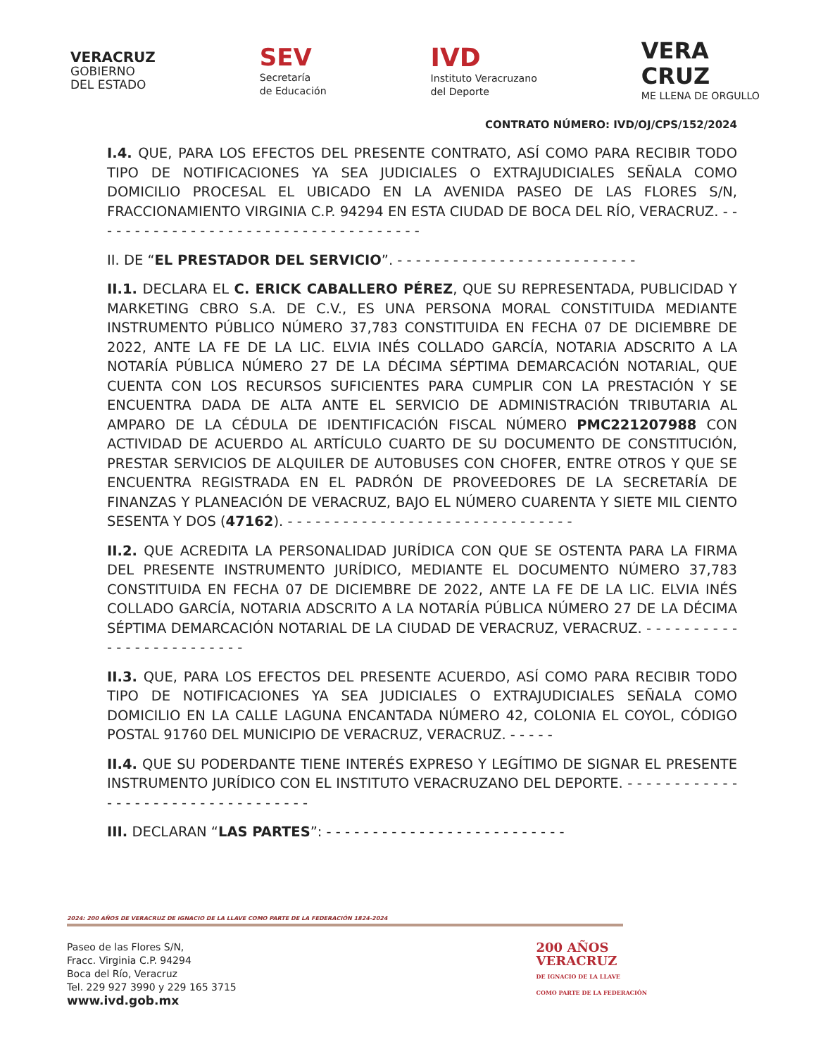VERACRUZ
GOBIERNO
DEL ESTADO
SEV
Secretaría
de Educación
IVD
Instituto Veracruzano
del Deporte
VERA
CRUZ
ME LLENA DE ORGULLO
CONTRATO NÚMERO: IVD/OJ/CPS/152/2024
I.4. QUE, PARA LOS EFECTOS DEL PRESENTE CONTRATO, ASÍ COMO PARA RECIBIR TODO TIPO DE NOTIFICACIONES YA SEA JUDICIALES O EXTRAJUDICIALES SEÑALA COMO DOMICILIO PROCESAL EL UBICADO EN LA AVENIDA PASEO DE LAS FLORES S/N, FRACCIONAMIENTO VIRGINIA C.P. 94294 EN ESTA CIUDAD DE BOCA DEL RÍO, VERACRUZ. - - - - - - - - - - - - - - - - - - - - - - - - - - - - - - - - - - - -
II. DE “EL PRESTADOR DEL SERVICIO”. - - - - - - - - - - - - - - - - - - - - - - - - - -
II.1. DECLARA EL C. ERICK CABALLERO PÉREZ, QUE SU REPRESENTADA, PUBLICIDAD Y MARKETING CBRO S.A. DE C.V., ES UNA PERSONA MORAL CONSTITUIDA MEDIANTE INSTRUMENTO PÚBLICO NÚMERO 37,783 CONSTITUIDA EN FECHA 07 DE DICIEMBRE DE 2022, ANTE LA FE DE LA LIC. ELVIA INÉS COLLADO GARCÍA, NOTARIA ADSCRITO A LA NOTARÍA PÚBLICA NÚMERO 27 DE LA DÉCIMA SÉPTIMA DEMARCACIÓN NOTARIAL, QUE CUENTA CON LOS RECURSOS SUFICIENTES PARA CUMPLIR CON LA PRESTACIÓN Y SE ENCUENTRA DADA DE ALTA ANTE EL SERVICIO DE ADMINISTRACIÓN TRIBUTARIA AL AMPARO DE LA CÉDULA DE IDENTIFICACIÓN FISCAL NÚMERO PMC221207988 CON ACTIVIDAD DE ACUERDO AL ARTÍCULO CUARTO DE SU DOCUMENTO DE CONSTITUCIÓN, PRESTAR SERVICIOS DE ALQUILER DE AUTOBUSES CON CHOFER, ENTRE OTROS Y QUE SE ENCUENTRA REGISTRADA EN EL PADRÓN DE PROVEEDORES DE LA SECRETARÍA DE FINANZAS Y PLANEACIÓN DE VERACRUZ, BAJO EL NÚMERO CUARENTA Y SIETE MIL CIENTO SESENTA Y DOS (47162). - - - - - - - - - - - - - - - - - - - - - - - - - - - - - - -
II.2. QUE ACREDITA LA PERSONALIDAD JURÍDICA CON QUE SE OSTENTA PARA LA FIRMA DEL PRESENTE INSTRUMENTO JURÍDICO, MEDIANTE EL DOCUMENTO NÚMERO 37,783 CONSTITUIDA EN FECHA 07 DE DICIEMBRE DE 2022, ANTE LA FE DE LA LIC. ELVIA INÉS COLLADO GARCÍA, NOTARIA ADSCRITO A LA NOTARÍA PÚBLICA NÚMERO 27 DE LA DÉCIMA SÉPTIMA DEMARCACIÓN NOTARIAL DE LA CIUDAD DE VERACRUZ, VERACRUZ. - - - - - - - - - - - - - - - - - - - - - - - - -
II.3. QUE, PARA LOS EFECTOS DEL PRESENTE ACUERDO, ASÍ COMO PARA RECIBIR TODO TIPO DE NOTIFICACIONES YA SEA JUDICIALES O EXTRAJUDICIALES SEÑALA COMO DOMICILIO EN LA CALLE LAGUNA ENCANTADA NÚMERO 42, COLONIA EL COYOL, CÓDIGO POSTAL 91760 DEL MUNICIPIO DE VERACRUZ, VERACRUZ. - - - - -
II.4. QUE SU PODERDANTE TIENE INTERÉS EXPRESO Y LEGÍTIMO DE SIGNAR EL PRESENTE INSTRUMENTO JURÍDICO CON EL INSTITUTO VERACRUZANO DEL DEPORTE. - - - - - - - - - - - - - - - - - - - - - - - - - - - - - - - - - -
III. DECLARAN “LAS PARTES”: - - - - - - - - - - - - - - - - - - - - - - - - - -
2024: 200 AÑOS DE VERACRUZ DE IGNACIO DE LA LLAVE COMO PARTE DE LA FEDERACIÓN 1824-2024
Paseo de las Flores S/N,
Fracc. Virginia C.P. 94294
Boca del Río, Veracruz
Tel. 229 927 3990 y 229 165 3715
www.ivd.gob.mx
200 AÑOS
VERACRUZ
DE IGNACIO DE LA LLAVE
COMO PARTE DE LA FEDERACIÓN